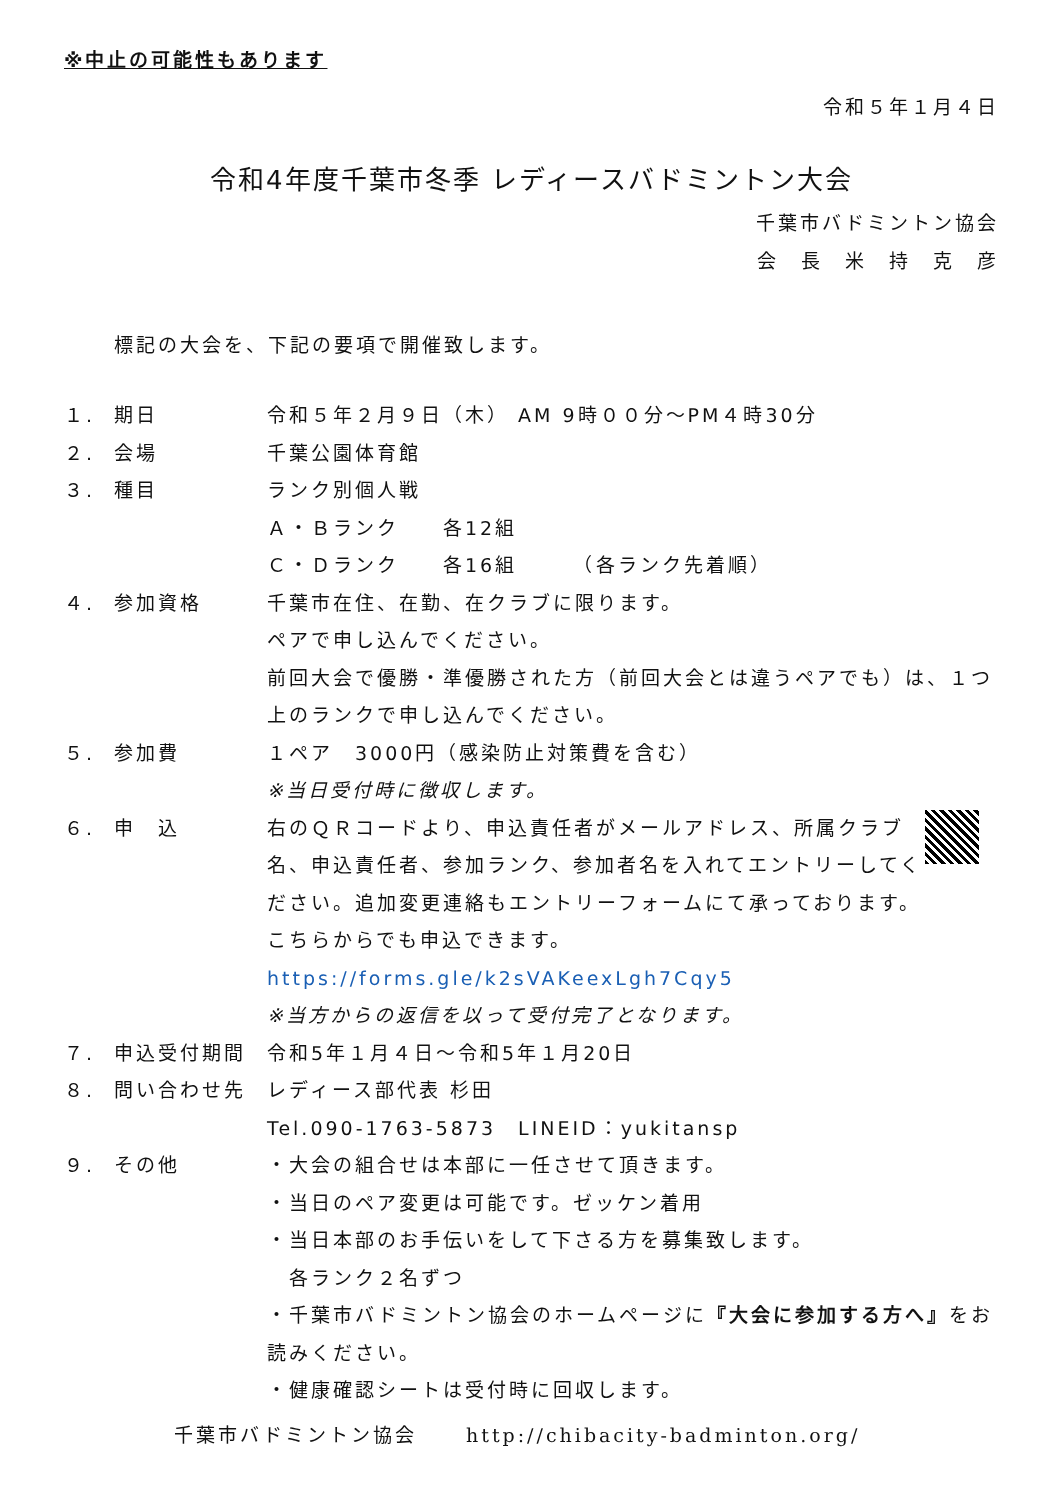※中止の可能性もあります
令和５年１月４日
令和4年度千葉市冬季 レディースバドミントン大会
千葉市バドミントン協会
会　長　米　持　克　彦
標記の大会を、下記の要項で開催致します。
１. 期日 令和５年２月９日（木） AM 9時００分～PM４時30分
２. 会場 千葉公園体育館
３. 種目 ランク別個人戦
Ａ・Ｂランク　　各12組
Ｃ・Ｄランク　　各16組　　　（各ランク先着順）
４. 参加資格 千葉市在住、在勤、在クラブに限ります。
ペアで申し込んでください。
前回大会で優勝・準優勝された方（前回大会とは違うペアでも）は、１つ上のランクで申し込んでください。
５. 参加費 １ペア　3000円（感染防止対策費を含む）
※当日受付時に徴収します。
６. 申　込 右のＱＲコードより、申込責任者がメールアドレス、所属クラブ名、申込責任者、参加ランク、参加者名を入れてエントリーしてください。追加変更連絡もエントリーフォームにて承っております。
こちらからでも申込できます。
https://forms.gle/k2sVAKeexLgh7Cqy5
※当方からの返信を以って受付完了となります。
７. 申込受付期間 令和5年１月４日～令和5年１月20日
８. 問い合わせ先 レディース部代表 杉田
Tel.090-1763-5873　LINEID：yukitansp
９. その他 ・大会の組合せは本部に一任させて頂きます。
・当日のペア変更は可能です。ゼッケン着用
・当日本部のお手伝いをして下さる方を募集致します。
　各ランク２名ずつ
・千葉市バドミントン協会のホームページに『大会に参加する方へ』をお読みください。
・健康確認シートは受付時に回収します。
千葉市バドミントン協会 http://chibacity-badminton.org/